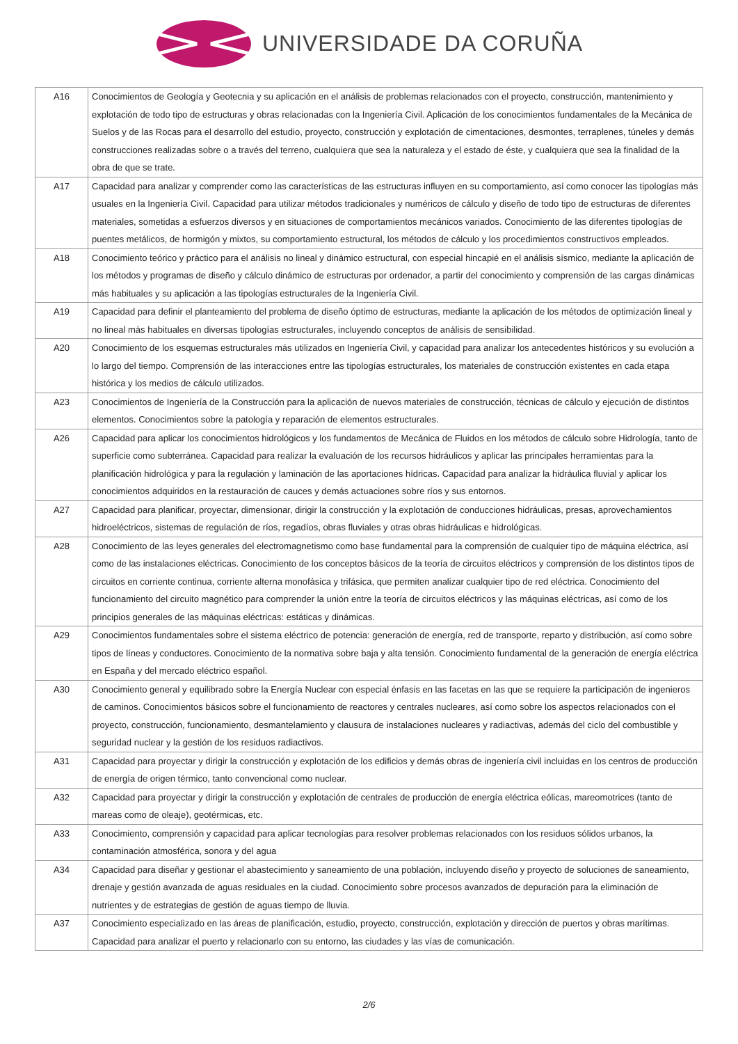UNIVERSIDADE DA CORUÑA
| A16 | Conocimientos de Geología y Geotecnia y su aplicación en el análisis de problemas relacionados con el proyecto, construcción, mantenimiento y explotación de todo tipo de estructuras y obras relacionadas con la Ingeniería Civil. Aplicación de los conocimientos fundamentales de la Mecánica de Suelos y de las Rocas para el desarrollo del estudio, proyecto, construcción y explotación de cimentaciones, desmontes, terraplenes, túneles y demás construcciones realizadas sobre o a través del terreno, cualquiera que sea la naturaleza y el estado de éste, y cualquiera que sea la finalidad de la obra de que se trate. |
| A17 | Capacidad para analizar y comprender como las características de las estructuras influyen en su comportamiento, así como conocer las tipologías más usuales en la Ingeniería Civil. Capacidad para utilizar métodos tradicionales y numéricos de cálculo y diseño de todo tipo de estructuras de diferentes materiales, sometidas a esfuerzos diversos y en situaciones de comportamientos mecánicos variados. Conocimiento de las diferentes tipologías de puentes metálicos, de hormigón y mixtos, su comportamiento estructural, los métodos de cálculo y los procedimientos constructivos empleados. |
| A18 | Conocimiento teórico y práctico para el análisis no lineal y dinámico estructural, con especial hincapié en el análisis sísmico, mediante la aplicación de los métodos y programas de diseño y cálculo dinámico de estructuras por ordenador, a partir del conocimiento y comprensión de las cargas dinámicas más habituales y su aplicación a las tipologías estructurales de la Ingeniería Civil. |
| A19 | Capacidad para definir el planteamiento del problema de diseño óptimo de estructuras, mediante la aplicación de los métodos de optimización lineal y no lineal más habituales en diversas tipologías estructurales, incluyendo conceptos de análisis de sensibilidad. |
| A20 | Conocimiento de los esquemas estructurales más utilizados en Ingeniería Civil, y capacidad para analizar los antecedentes históricos y su evolución a lo largo del tiempo. Comprensión de las interacciones entre las tipologías estructurales, los materiales de construcción existentes en cada etapa histórica y los medios de cálculo utilizados. |
| A23 | Conocimientos de Ingeniería de la Construcción para la aplicación de nuevos materiales de construcción, técnicas de cálculo y ejecución de distintos elementos. Conocimientos sobre la patología y reparación de elementos estructurales. |
| A26 | Capacidad para aplicar los conocimientos hidrológicos y los fundamentos de Mecánica de Fluidos en los métodos de cálculo sobre Hidrología, tanto de superficie como subterránea. Capacidad para realizar la evaluación de los recursos hidráulicos y aplicar las principales herramientas para la planificación hidrológica y para la regulación y laminación de las aportaciones hídricas. Capacidad para analizar la hidráulica fluvial y aplicar los conocimientos adquiridos en la restauración de cauces y demás actuaciones sobre ríos y sus entornos. |
| A27 | Capacidad para planificar, proyectar, dimensionar, dirigir la construcción y la explotación de conducciones hidráulicas, presas, aprovechamientos hidroeléctricos, sistemas de regulación de ríos, regadíos, obras fluviales y otras obras hidráulicas e hidrológicas. |
| A28 | Conocimiento de las leyes generales del electromagnetismo como base fundamental para la comprensión de cualquier tipo de máquina eléctrica, así como de las instalaciones eléctricas. Conocimiento de los conceptos básicos de la teoría de circuitos eléctricos y comprensión de los distintos tipos de circuitos en corriente continua, corriente alterna monofásica y trifásica, que permiten analizar cualquier tipo de red eléctrica. Conocimiento del funcionamiento del circuito magnético para comprender la unión entre la teoría de circuitos eléctricos y las máquinas eléctricas, así como de los principios generales de las máquinas eléctricas: estáticas y dinámicas. |
| A29 | Conocimientos fundamentales sobre el sistema eléctrico de potencia: generación de energía, red de transporte, reparto y distribución, así como sobre tipos de líneas y conductores. Conocimiento de la normativa sobre baja y alta tensión. Conocimiento fundamental de la generación de energía eléctrica en España y del mercado eléctrico español. |
| A30 | Conocimiento general y equilibrado sobre la Energía Nuclear con especial énfasis en las facetas en las que se requiere la participación de ingenieros de caminos. Conocimientos básicos sobre el funcionamiento de reactores y centrales nucleares, así como sobre los aspectos relacionados con el proyecto, construcción, funcionamiento, desmantelamiento y clausura de instalaciones nucleares y radiactivas, además del ciclo del combustible y seguridad nuclear y la gestión de los residuos radiactivos. |
| A31 | Capacidad para proyectar y dirigir la construcción y explotación de los edificios y demás obras de ingeniería civil incluidas en los centros de producción de energía de origen térmico, tanto convencional como nuclear. |
| A32 | Capacidad para proyectar y dirigir la construcción y explotación de centrales de producción de energía eléctrica eólicas, mareomotrices (tanto de mareas como de oleaje), geotérmicas, etc. |
| A33 | Conocimiento, comprensión y capacidad para aplicar tecnologías para resolver problemas relacionados con los residuos sólidos urbanos, la contaminación atmosférica, sonora y del agua |
| A34 | Capacidad para diseñar y gestionar el abastecimiento y saneamiento de una población, incluyendo diseño y proyecto de soluciones de saneamiento, drenaje y gestión avanzada de aguas residuales en la ciudad. Conocimiento sobre procesos avanzados de depuración para la eliminación de nutrientes y de estrategias de gestión de aguas tiempo de lluvia. |
| A37 | Conocimiento especializado en las áreas de planificación, estudio, proyecto, construcción, explotación y dirección de puertos y obras marítimas. Capacidad para analizar el puerto y relacionarlo con su entorno, las ciudades y las vías de comunicación. |
2/6